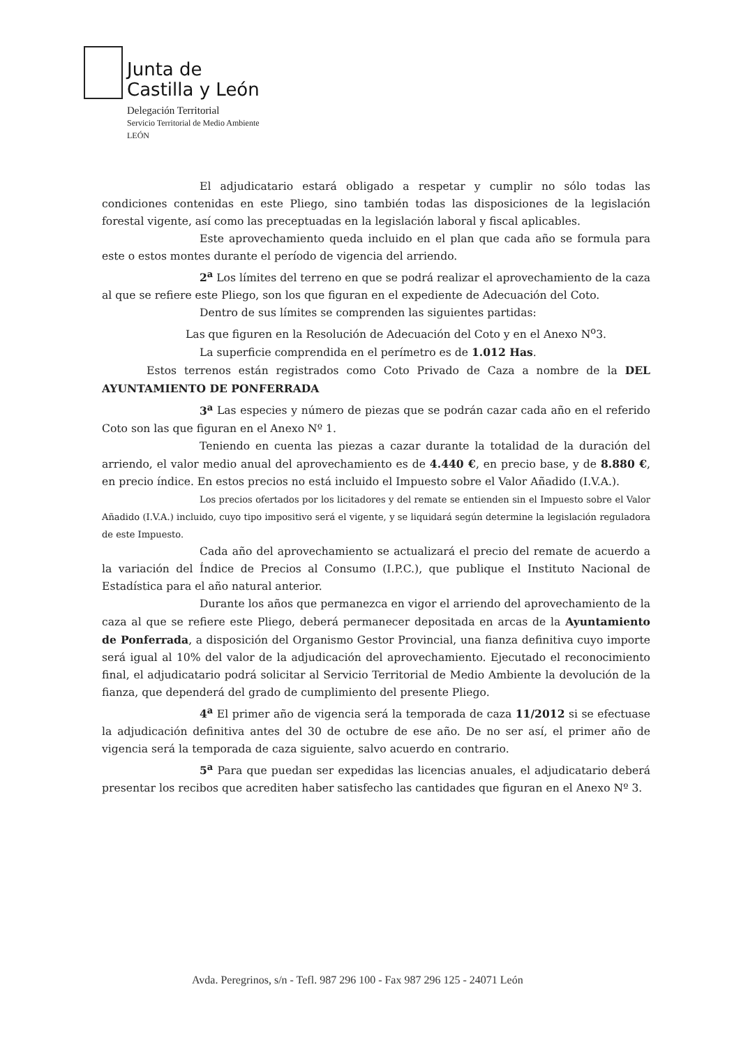Junta de
Castilla y León
Delegación Territorial
Servicio Territorial de Medio Ambiente
LEÓN
El adjudicatario estará obligado a respetar y cumplir no sólo todas las condiciones contenidas en este Pliego, sino también todas las disposiciones de la legislación forestal vigente, así como las preceptuadas en la legislación laboral y fiscal aplicables.
Este aprovechamiento queda incluido en el plan que cada año se formula para este o estos montes durante el período de vigencia del arriendo.
2<sup>a</sup> Los límites del terreno en que se podrá realizar el aprovechamiento de la caza al que se refiere este Pliego, son los que figuran en el expediente de Adecuación del Coto.
Dentro de sus límites se comprenden las siguientes partidas:
Las que figuren en la Resolución de Adecuación del Coto y en el Anexo N<sup>o</sup>3.
La superficie comprendida en el perímetro es de 1.012 Has.
Estos terrenos están registrados como Coto Privado de Caza a nombre de la DEL AYUNTAMIENTO DE PONFERRADA
3<sup>a</sup> Las especies y número de piezas que se podrán cazar cada año en el referido Coto son las que figuran en el Anexo Nº 1.
Teniendo en cuenta las piezas a cazar durante la totalidad de la duración del arriendo, el valor medio anual del aprovechamiento es de 4.440 €, en precio base, y de 8.880 €, en precio índice. En estos precios no está incluido el Impuesto sobre el Valor Añadido (I.V.A.).
Los precios ofertados por los licitadores y del remate se entienden sin el Impuesto sobre el Valor Añadido (I.V.A.) incluido, cuyo tipo impositivo será el vigente, y se liquidará según determine la legislación reguladora de este Impuesto.
Cada año del aprovechamiento se actualizará el precio del remate de acuerdo a la variación del Índice de Precios al Consumo (I.P.C.), que publique el Instituto Nacional de Estadística para el año natural anterior.
Durante los años que permanezca en vigor el arriendo del aprovechamiento de la caza al que se refiere este Pliego, deberá permanecer depositada en arcas de la Ayuntamiento de Ponferrada, a disposición del Organismo Gestor Provincial, una fianza definitiva cuyo importe será igual al 10% del valor de la adjudicación del aprovechamiento. Ejecutado el reconocimiento final, el adjudicatario podrá solicitar al Servicio Territorial de Medio Ambiente la devolución de la fianza, que dependerá del grado de cumplimiento del presente Pliego.
4<sup>a</sup> El primer año de vigencia será la temporada de caza 11/2012 si se efectuase la adjudicación definitiva antes del 30 de octubre de ese año. De no ser así, el primer año de vigencia será la temporada de caza siguiente, salvo acuerdo en contrario.
5<sup>a</sup> Para que puedan ser expedidas las licencias anuales, el adjudicatario deberá presentar los recibos que acrediten haber satisfecho las cantidades que figuran en el Anexo Nº 3.
Avda. Peregrinos, s/n - Tefl. 987 296 100 - Fax 987 296 125 - 24071 León